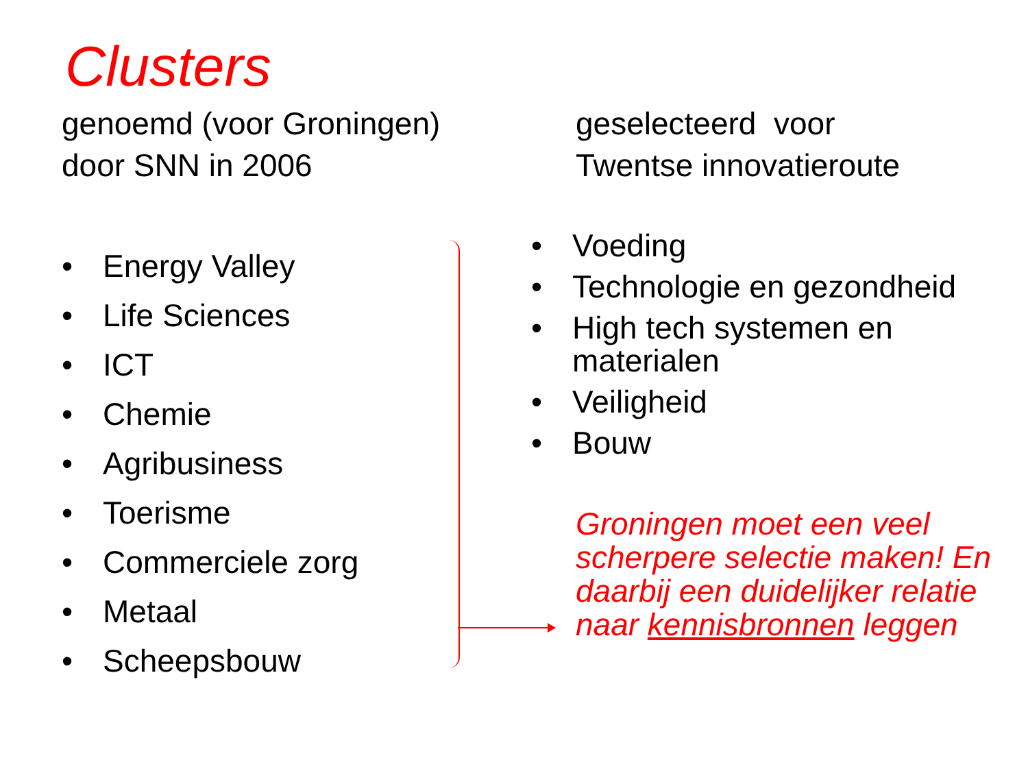Clusters
genoemd (voor Groningen)
door SNN in 2006
• Energy Valley
• Life Sciences
• ICT
• Chemie
• Agribusiness
• Toerisme
• Commerciele zorg
• Metaal
• Scheepsbouw
geselecteerd voor
Twentse innovatieroute
• Voeding
• Technologie en gezondheid
• High tech systemen en materialen
• Veiligheid
• Bouw
Groningen moet een veel scherpere selectie maken! En daarbij een duidelijker relatie naar kennisbronnen leggen